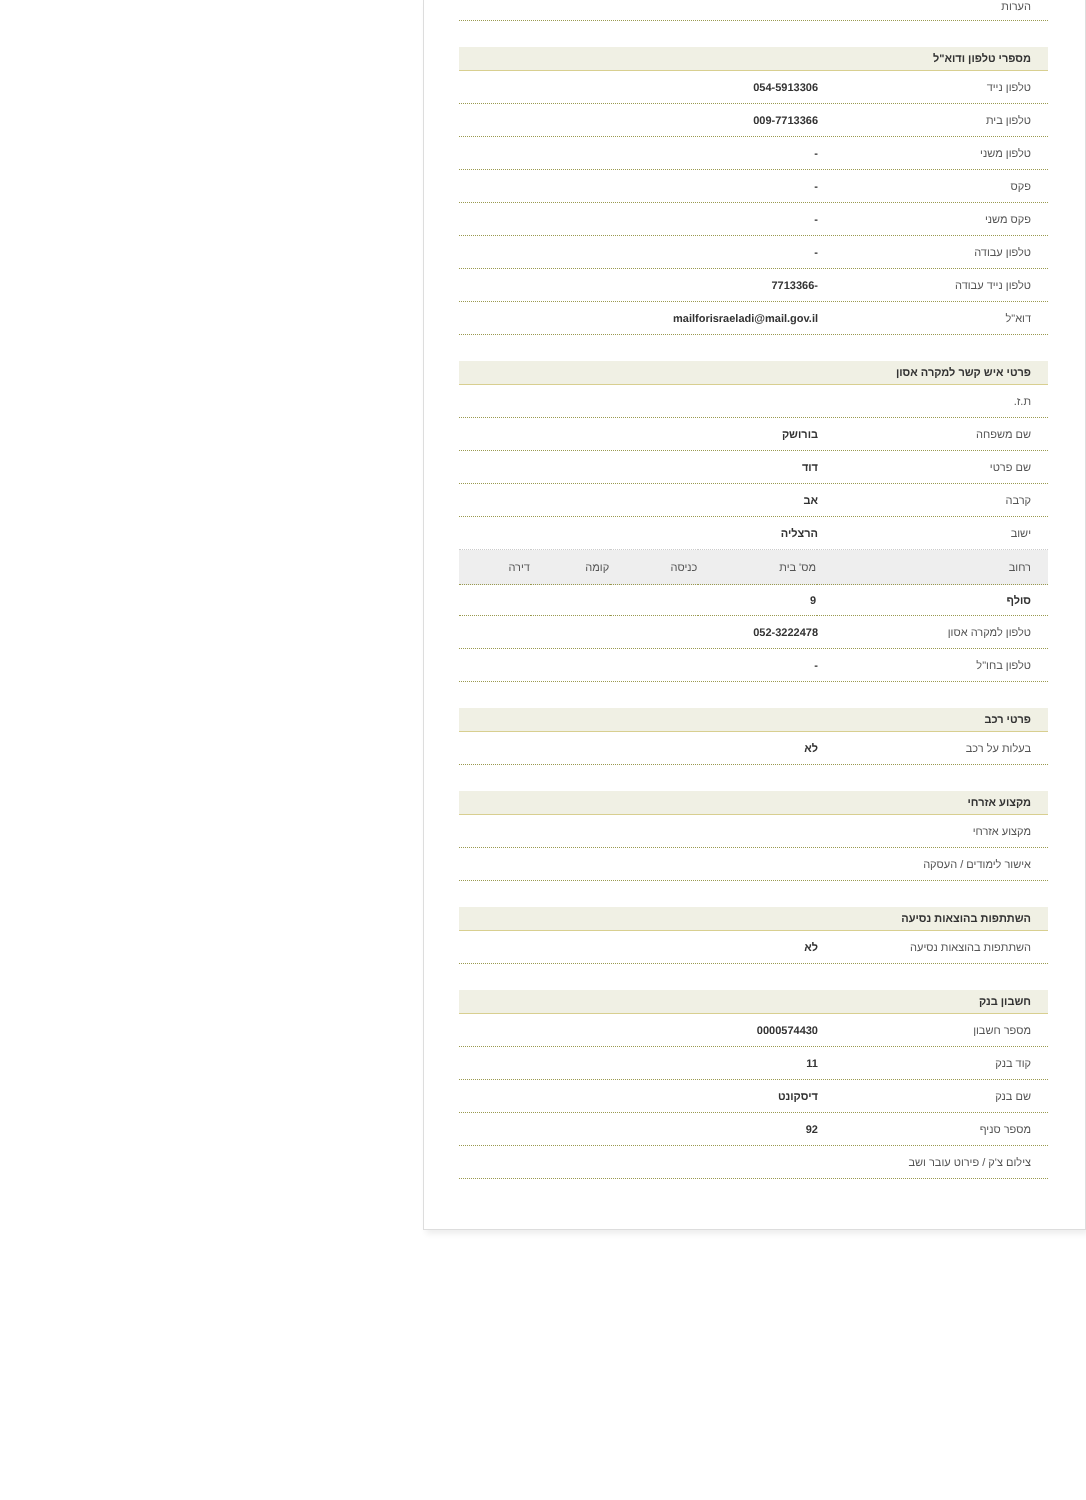הערות
מספרי טלפון ודוא"ל
טלפון נייד 054-5913306
טלפון בית 009-7713366
טלפון משני -
פקס -
פקס משני -
טלפון עבודה -
טלפון נייד עבודה -7713366
דוא"ל mailforisraeladi@mail.gov.il
פרטי איש קשר למקרה אסון
ת.ז.
שם משפחה בורושק
שם פרטי דוד
קרבה אב
ישוב הרצליה
| רחוב | מס' בית | כניסה | קומה | דירה |
| --- | --- | --- | --- | --- |
| סולף | 9 | | | |
טלפון למקרה אסון 052-3222478
טלפון בחו"ל -
פרטי רכב
בעלות על רכב לא
מקצוע אזרחי
מקצוע אזרחי
אישור לימודים / העסקה
השתתפות בהוצאות נסיעה
השתתפות בהוצאות נסיעה לא
חשבון בנק
מספר חשבון 0000574430
קוד בנק 11
שם בנק דיסקונט
מספר סניף 92
צילום צ'ק / פירוט עובר ושב